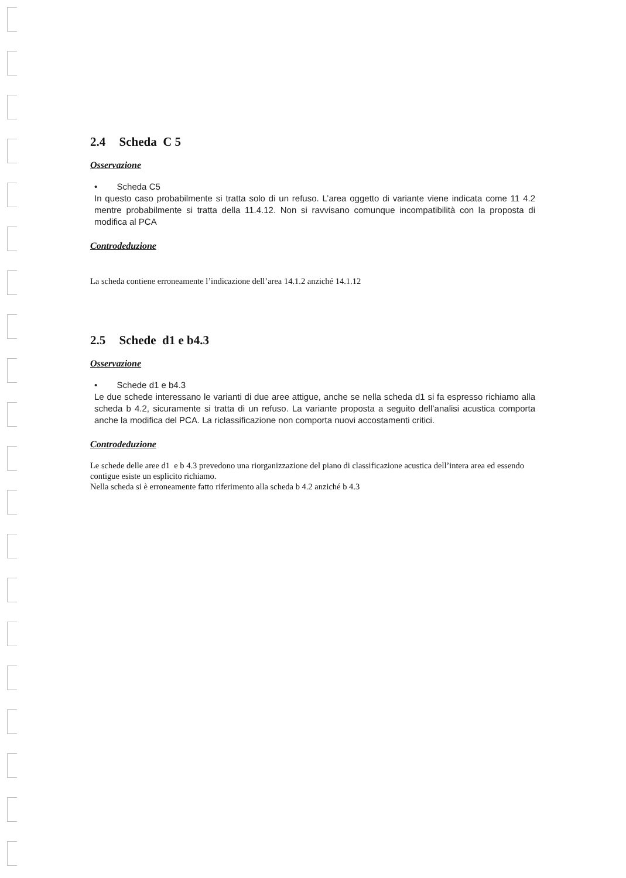2.4 Scheda C 5
Osservazione
• Scheda C5
In questo caso probabilmente si tratta solo di un refuso. L’area oggetto di variante viene indicata come 11 4.2 mentre probabilmente si tratta della 11.4.12. Non si ravvisano comunque incompatibilità con la proposta di modifica al PCA
Controdeduzione
La scheda contiene erroneamente l’indicazione dell’area 14.1.2 anziché 14.1.12
2.5 Schede d1 e b4.3
Osservazione
• Schede d1 e b4.3
Le due schede interessano le varianti di due aree attigue, anche se nella scheda d1 si fa espresso richiamo alla scheda b 4.2, sicuramente si tratta di un refuso. La variante proposta a seguito dell’analisi acustica comporta anche la modifica del PCA. La riclassificazione non comporta nuovi accostamenti critici.
Controdeduzione
Le schede delle aree d1 e b 4.3 prevedono una riorganizzazione del piano di classificazione acustica dell’intera area ed essendo contigue esiste un esplicito richiamo.
Nella scheda si è erroneamente fatto riferimento alla scheda b 4.2 anziché b 4.3